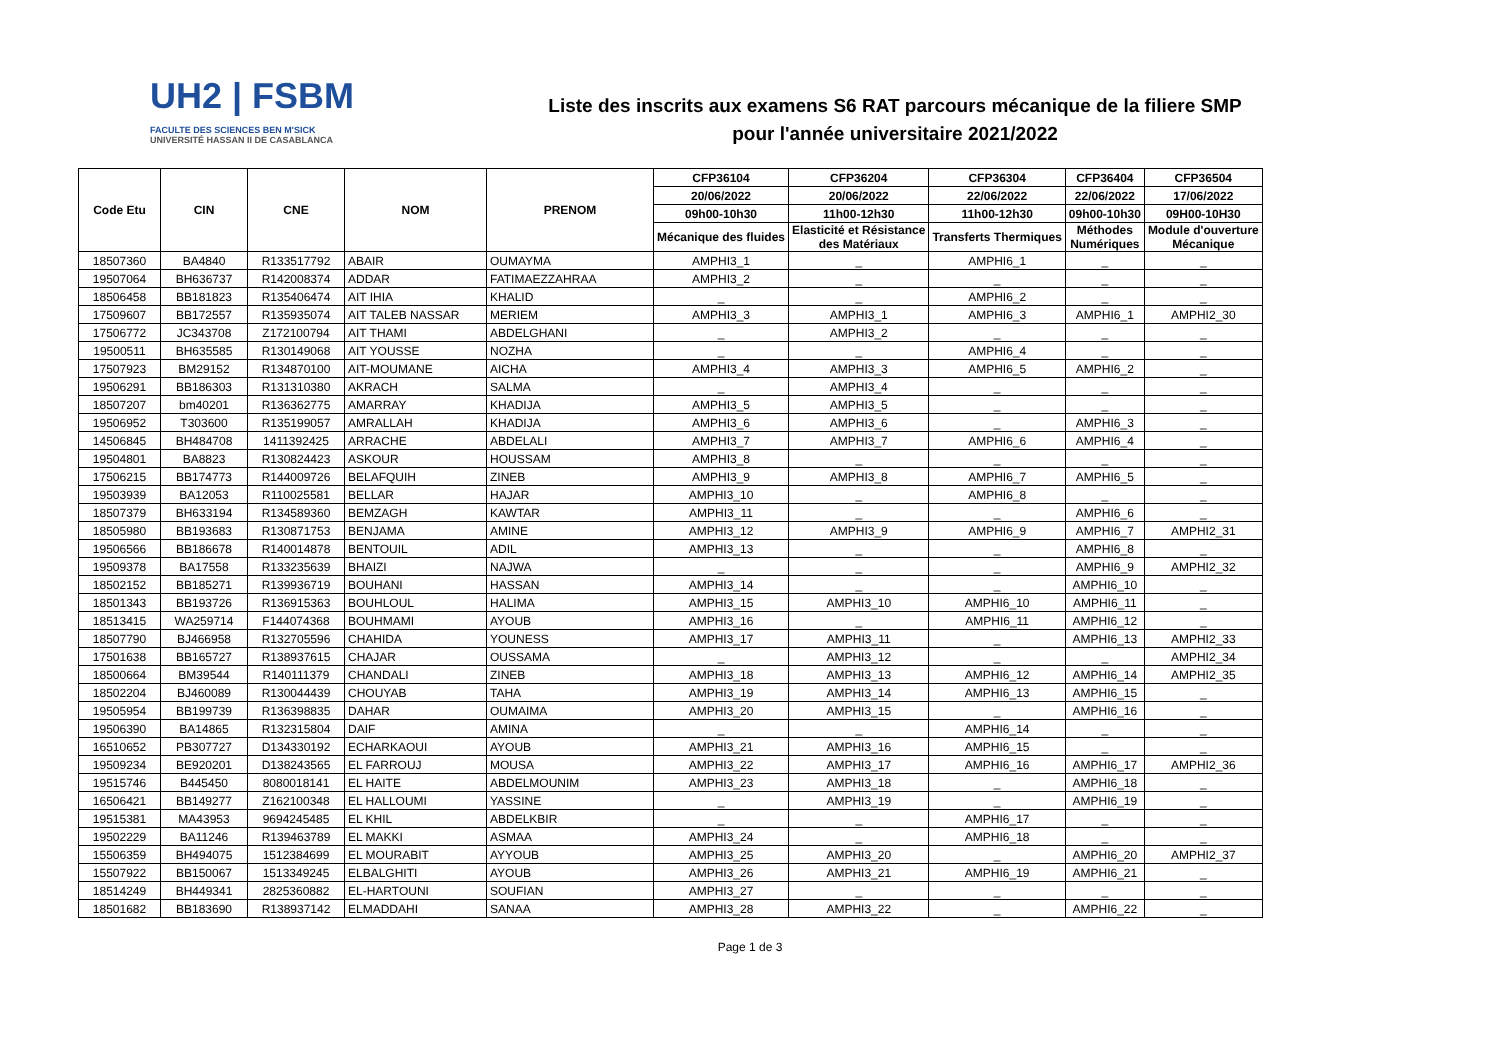UH2 | FSBM
FACULTE DES SCIENCES BEN M'SICK
UNIVERSITÉ HASSAN II DE CASABLANCA
Liste des inscrits aux examens S6 RAT parcours mécanique de la filiere SMP
pour l'année universitaire 2021/2022
| Code Etu | CIN | CNE | NOM | PRENOM | CFP36104 | CFP36204 | CFP36304 | CFP36404 | CFP36504 |
| --- | --- | --- | --- | --- | --- | --- | --- | --- | --- |
| | | | | | 20/06/2022 | 20/06/2022 | 22/06/2022 | 22/06/2022 | 17/06/2022 |
| | | | | | 09h00-10h30 | 11h00-12h30 | 11h00-12h30 | 09h00-10h30 | 09H00-10H30 |
| | | | | | Mécanique des fluides | Elasticité et Résistance des Matériaux | Transferts Thermiques | Méthodes Numériques | Module d'ouverture Mécanique |
| 18507360 | BA4840 | R133517792 | ABAIR | OUMAYMA | AMPHI3_1 | _ | AMPHI6_1 | _ | _ |
| 19507064 | BH636737 | R142008374 | ADDAR | FATIMAEZZAHRAA | AMPHI3_2 | _ | _ | _ | _ |
| 18506458 | BB181823 | R135406474 | AIT IHIA | KHALID | _ | _ | AMPHI6_2 | _ | _ |
| 17509607 | BB172557 | R135935074 | AIT TALEB NASSAR | MERIEM | AMPHI3_3 | AMPHI3_1 | AMPHI6_3 | AMPHI6_1 | AMPHI2_30 |
| 17506772 | JC343708 | Z172100794 | AIT THAMI | ABDELGHANI | _ | AMPHI3_2 | _ | _ | _ |
| 19500511 | BH635585 | R130149068 | AIT YOUSSE | NOZHA | _ | _ | AMPHI6_4 | _ | _ |
| 17507923 | BM29152 | R134870100 | AIT-MOUMANE | AICHA | AMPHI3_4 | AMPHI3_3 | AMPHI6_5 | AMPHI6_2 | _ |
| 19506291 | BB186303 | R131310380 | AKRACH | SALMA | _ | AMPHI3_4 | _ | _ | _ |
| 18507207 | bm40201 | R136362775 | AMARRAY | KHADIJA | AMPHI3_5 | AMPHI3_5 | _ | _ | _ |
| 19506952 | T303600 | R135199057 | AMRALLAH | KHADIJA | AMPHI3_6 | AMPHI3_6 | _ | AMPHI6_3 | _ |
| 14506845 | BH484708 | 1411392425 | ARRACHE | ABDELALI | AMPHI3_7 | AMPHI3_7 | AMPHI6_6 | AMPHI6_4 | _ |
| 19504801 | BA8823 | R130824423 | ASKOUR | HOUSSAM | AMPHI3_8 | _ | _ | _ | _ |
| 17506215 | BB174773 | R144009726 | BELAFQUIH | ZINEB | AMPHI3_9 | AMPHI3_8 | AMPHI6_7 | AMPHI6_5 | _ |
| 19503939 | BA12053 | R110025581 | BELLAR | HAJAR | AMPHI3_10 | _ | AMPHI6_8 | _ | _ |
| 18507379 | BH633194 | R134589360 | BEMZAGH | KAWTAR | AMPHI3_11 | _ | _ | AMPHI6_6 | _ |
| 18505980 | BB193683 | R130871753 | BENJAMA | AMINE | AMPHI3_12 | AMPHI3_9 | AMPHI6_9 | AMPHI6_7 | AMPHI2_31 |
| 19506566 | BB186678 | R140014878 | BENTOUIL | ADIL | AMPHI3_13 | _ | _ | AMPHI6_8 | _ |
| 19509378 | BA17558 | R133235639 | BHAIZI | NAJWA | _ | _ | _ | AMPHI6_9 | AMPHI2_32 |
| 18502152 | BB185271 | R139936719 | BOUHANI | HASSAN | AMPHI3_14 | _ | _ | AMPHI6_10 | _ |
| 18501343 | BB193726 | R136915363 | BOUHLOUL | HALIMA | AMPHI3_15 | AMPHI3_10 | AMPHI6_10 | AMPHI6_11 | _ |
| 18513415 | WA259714 | F144074368 | BOUHMAMI | AYOUB | AMPHI3_16 | _ | AMPHI6_11 | AMPHI6_12 | _ |
| 18507790 | BJ466958 | R132705596 | CHAHIDA | YOUNESS | AMPHI3_17 | AMPHI3_11 | _ | AMPHI6_13 | AMPHI2_33 |
| 17501638 | BB165727 | R138937615 | CHAJAR | OUSSAMA | _ | AMPHI3_12 | _ | _ | AMPHI2_34 |
| 18500664 | BM39544 | R140111379 | CHANDALI | ZINEB | AMPHI3_18 | AMPHI3_13 | AMPHI6_12 | AMPHI6_14 | AMPHI2_35 |
| 18502204 | BJ460089 | R130044439 | CHOUYAB | TAHA | AMPHI3_19 | AMPHI3_14 | AMPHI6_13 | AMPHI6_15 | _ |
| 19505954 | BB199739 | R136398835 | DAHAR | OUMAIMA | AMPHI3_20 | AMPHI3_15 | _ | AMPHI6_16 | _ |
| 19506390 | BA14865 | R132315804 | DAIF | AMINA | _ | _ | AMPHI6_14 | _ | _ |
| 16510652 | PB307727 | D134330192 | ECHARKAOUI | AYOUB | AMPHI3_21 | AMPHI3_16 | AMPHI6_15 | _ | _ |
| 19509234 | BE920201 | D138243565 | EL FARROUJ | MOUSA | AMPHI3_22 | AMPHI3_17 | AMPHI6_16 | AMPHI6_17 | AMPHI2_36 |
| 19515746 | B445450 | 8080018141 | EL HAITE | ABDELMOUNIM | AMPHI3_23 | AMPHI3_18 | _ | AMPHI6_18 | _ |
| 16506421 | BB149277 | Z162100348 | EL HALLOUMI | YASSINE | _ | AMPHI3_19 | _ | AMPHI6_19 | _ |
| 19515381 | MA43953 | 9694245485 | EL KHIL | ABDELKBIR | _ | _ | AMPHI6_17 | _ | _ |
| 19502229 | BA11246 | R139463789 | EL MAKKI | ASMAA | AMPHI3_24 | _ | AMPHI6_18 | _ | _ |
| 15506359 | BH494075 | 1512384699 | EL MOURABIT | AYYOUB | AMPHI3_25 | AMPHI3_20 | _ | AMPHI6_20 | AMPHI2_37 |
| 15507922 | BB150067 | 1513349245 | ELBALGHITI | AYOUB | AMPHI3_26 | AMPHI3_21 | AMPHI6_19 | AMPHI6_21 | _ |
| 18514249 | BH449341 | 2825360882 | EL-HARTOUNI | SOUFIAN | AMPHI3_27 | _ | _ | _ | _ |
| 18501682 | BB183690 | R138937142 | ELMADDAHI | SANAA | AMPHI3_28 | AMPHI3_22 | _ | AMPHI6_22 | _ |
Page 1 de 3